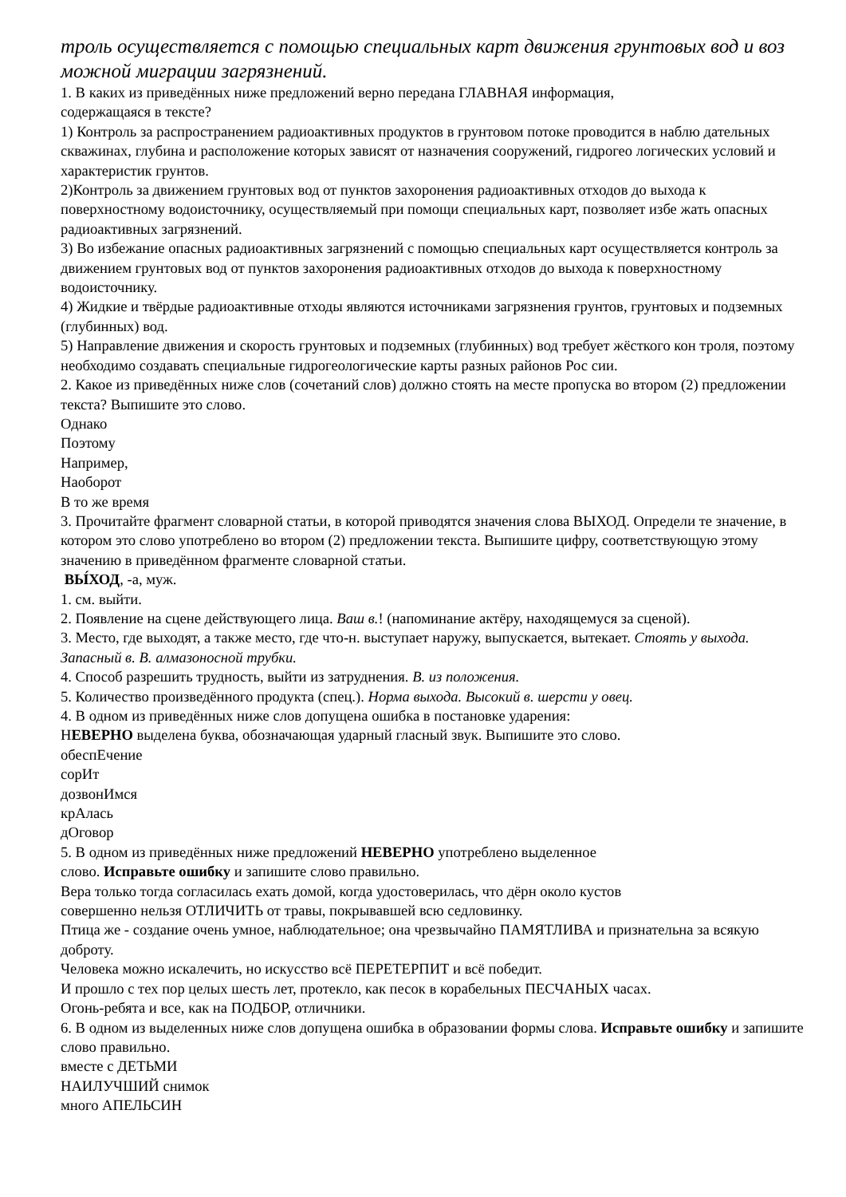троль осуществляется с помощью специальных карт движения грунтовых вод и воз можной миграции загрязнений.
1. В каких из приведённых ниже предложений верно передана ГЛАВНАЯ информация,
содержащаяся в тексте?
1) Контроль за распространением радиоактивных продуктов в грунтовом потоке проводится в наблю дательных скважинах, глубина и расположение которых зависят от назначения сооружений, гидрогео логических условий и характеристик грунтов.
2)Контроль за движением грунтовых вод от пунктов захоронения радиоактивных отходов до выхода к поверхностному водоисточнику, осуществляемый при помощи специальных карт, позволяет избе жать опасных радиоактивных загрязнений.
3) Во избежание опасных радиоактивных загрязнений с помощью специальных карт осуществляется контроль за движением грунтовых вод от пунктов захоронения радиоактивных отходов до выхода к поверхностному водоисточнику.
4) Жидкие и твёрдые радиоактивные отходы являются источниками загрязнения грунтов, грунтовых и подземных (глубинных) вод.
5) Направление движения и скорость грунтовых и подземных (глубинных) вод требует жёсткого кон троля, поэтому необходимо создавать специальные гидрогеологические карты разных районов Рос сии.
2. Какое из приведённых ниже слов (сочетаний слов) должно стоять на месте пропуска во втором (2) предложении текста? Выпишите это слово.
Однако
Поэтому
Например,
Наоборот
В то же время
3. Прочитайте фрагмент словарной статьи, в которой приводятся значения слова ВЫХОД. Определи те значение, в котором это слово употреблено во втором (2) предложении текста. Выпишите цифру, соответствующую этому значению в приведённом фрагменте словарной статьи.
ВЫ́ХОД, -а, муж.
1. см. выйти.
2. Появление на сцене действующего лица. Ваш в.! (напоминание актёру, находящемуся за сценой).
3. Место, где выходят, а также место, где что-н. выступает наружу, выпускается, вытекает. Стоять у выхода. Запасный в. В. алмазоносной трубки.
4. Способ разрешить трудность, выйти из затруднения. В. из положения.
5. Количество произведённого продукта (спец.). Норма выхода. Высокий в. шерсти у овец.
4. В одном из приведённых ниже слов допущена ошибка в постановке ударения:
НЕВЕРНО выделена буква, обозначающая ударный гласный звук. Выпишите это слово.
обеспЕчение
сорИт
дозвонИмся
крАлась
дОговор
5. В одном из приведённых ниже предложений НЕВЕРНО употреблено выделенное
слово. Исправьте ошибку и запишите слово правильно.
Вера только тогда согласилась ехать домой, когда удостоверилась, что дёрн около кустов
совершенно нельзя ОТЛИЧИТЬ от травы, покрывавшей всю седловинку.
Птица же - создание очень умное, наблюдательное; она чрезвычайно ПАМЯТЛИВА и признательна за всякую доброту.
Человека можно искалечить, но искусство всё ПЕРЕТЕРПИТ и всё победит.
И прошло с тех пор целых шесть лет, протекло, как песок в корабельных ПЕСЧАНЫХ часах.
Огонь-ребята и все, как на ПОДБОР, отличники.
6. В одном из выделенных ниже слов допущена ошибка в образовании формы слова. Исправьте ошибку и запишите слово правильно.
вместе с ДЕТЬМИ
НАИЛУЧШИЙ снимок
много АПЕЛЬСИН